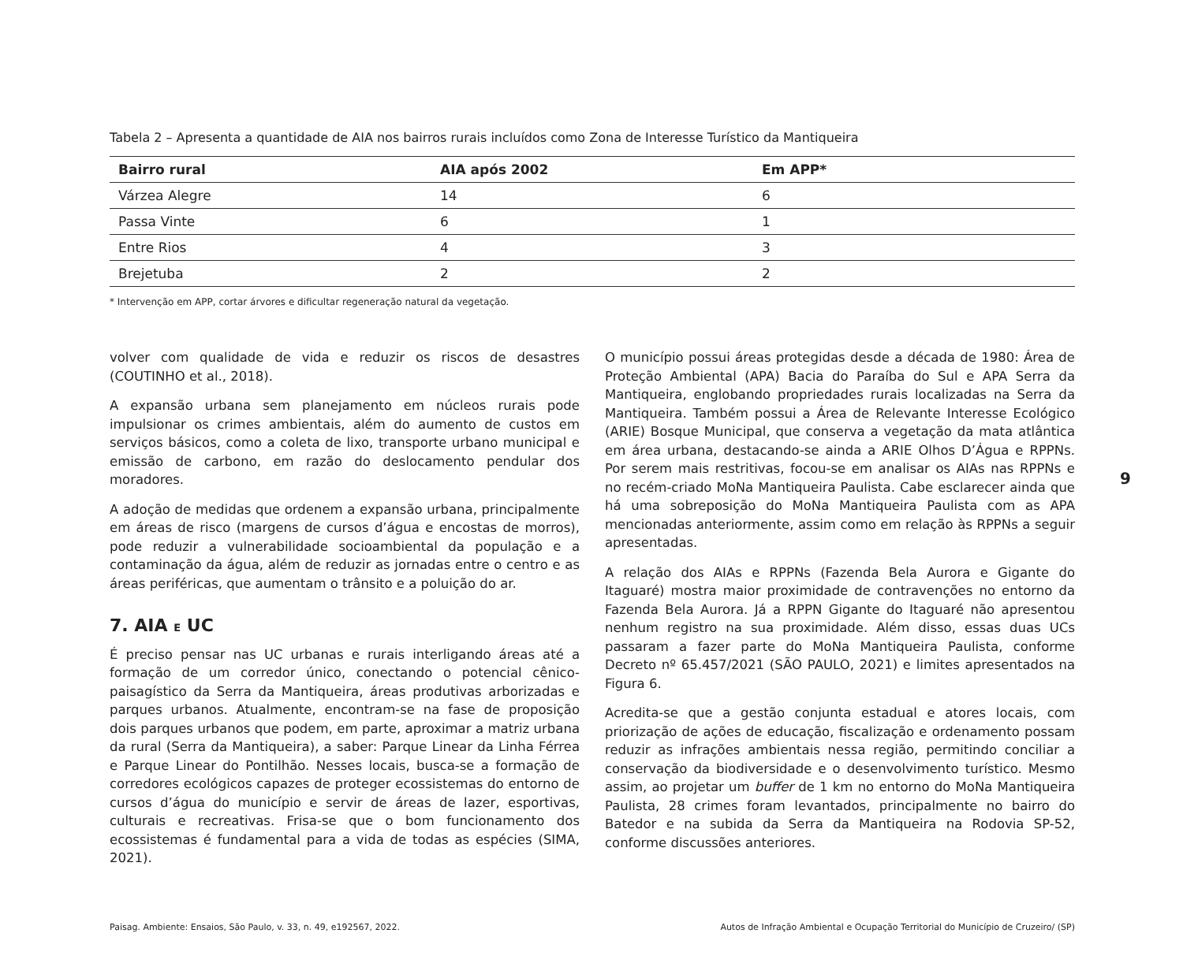Tabela 2 – Apresenta a quantidade de AIA nos bairros rurais incluídos como Zona de Interesse Turístico da Mantiqueira
| Bairro rural | AIA após 2002 | Em APP* |
| --- | --- | --- |
| Várzea Alegre | 14 | 6 |
| Passa Vinte | 6 | 1 |
| Entre Rios | 4 | 3 |
| Brejetuba | 2 | 2 |
* Intervenção em APP, cortar árvores e dificultar regeneração natural da vegetação.
volver com qualidade de vida e reduzir os riscos de desastres (COUTINHO et al., 2018).
A expansão urbana sem planejamento em núcleos rurais pode impulsionar os crimes ambientais, além do aumento de custos em serviços básicos, como a coleta de lixo, transporte urbano municipal e emissão de carbono, em razão do deslocamento pendular dos moradores.
A adoção de medidas que ordenem a expansão urbana, principalmente em áreas de risco (margens de cursos d’água e encostas de morros), pode reduzir a vulnerabilidade socioambiental da população e a contaminação da água, além de reduzir as jornadas entre o centro e as áreas periféricas, que aumentam o trânsito e a poluição do ar.
7. AIA E UC
É preciso pensar nas UC urbanas e rurais interligando áreas até a formação de um corredor único, conectando o potencial cênico-paisagístico da Serra da Mantiqueira, áreas produtivas arborizadas e parques urbanos. Atualmente, encontram-se na fase de proposição dois parques urbanos que podem, em parte, aproximar a matriz urbana da rural (Serra da Mantiqueira), a saber: Parque Linear da Linha Férrea e Parque Linear do Pontilhão. Nesses locais, busca-se a formação de corredores ecológicos capazes de proteger ecossistemas do entorno de cursos d’água do município e servir de áreas de lazer, esportivas, culturais e recreativas. Frisa-se que o bom funcionamento dos ecossistemas é fundamental para a vida de todas as espécies (SIMA, 2021).
O município possui áreas protegidas desde a década de 1980: Área de Proteção Ambiental (APA) Bacia do Paraíba do Sul e APA Serra da Mantiqueira, englobando propriedades rurais localizadas na Serra da Mantiqueira. Também possui a Área de Relevante Interesse Ecológico (ARIE) Bosque Municipal, que conserva a vegetação da mata atlântica em área urbana, destacando-se ainda a ARIE Olhos D’Água e RPPNs. Por serem mais restritivas, focou-se em analisar os AIAs nas RPPNs e no recém-criado MoNa Mantiqueira Paulista. Cabe esclarecer ainda que há uma sobreposição do MoNa Mantiqueira Paulista com as APA mencionadas anteriormente, assim como em relação às RPPNs a seguir apresentadas.
A relação dos AIAs e RPPNs (Fazenda Bela Aurora e Gigante do Itaguaré) mostra maior proximidade de contravenções no entorno da Fazenda Bela Aurora. Já a RPPN Gigante do Itaguaré não apresentou nenhum registro na sua proximidade. Além disso, essas duas UCs passaram a fazer parte do MoNa Mantiqueira Paulista, conforme Decreto nº 65.457/2021 (SÃO PAULO, 2021) e limites apresentados na Figura 6.
Acredita-se que a gestão conjunta estadual e atores locais, com priorização de ações de educação, fiscalização e ordenamento possam reduzir as infrações ambientais nessa região, permitindo conciliar a conservação da biodiversidade e o desenvolvimento turístico. Mesmo assim, ao projetar um buffer de 1 km no entorno do MoNa Mantiqueira Paulista, 28 crimes foram levantados, principalmente no bairro do Batedor e na subida da Serra da Mantiqueira na Rodovia SP-52, conforme discussões anteriores.
9
Paisag. Ambiente: Ensaios, São Paulo, v. 33, n. 49, e192567, 2022. Autos de Infração Ambiental e Ocupação Territorial do Município de Cruzeiro/ (SP)